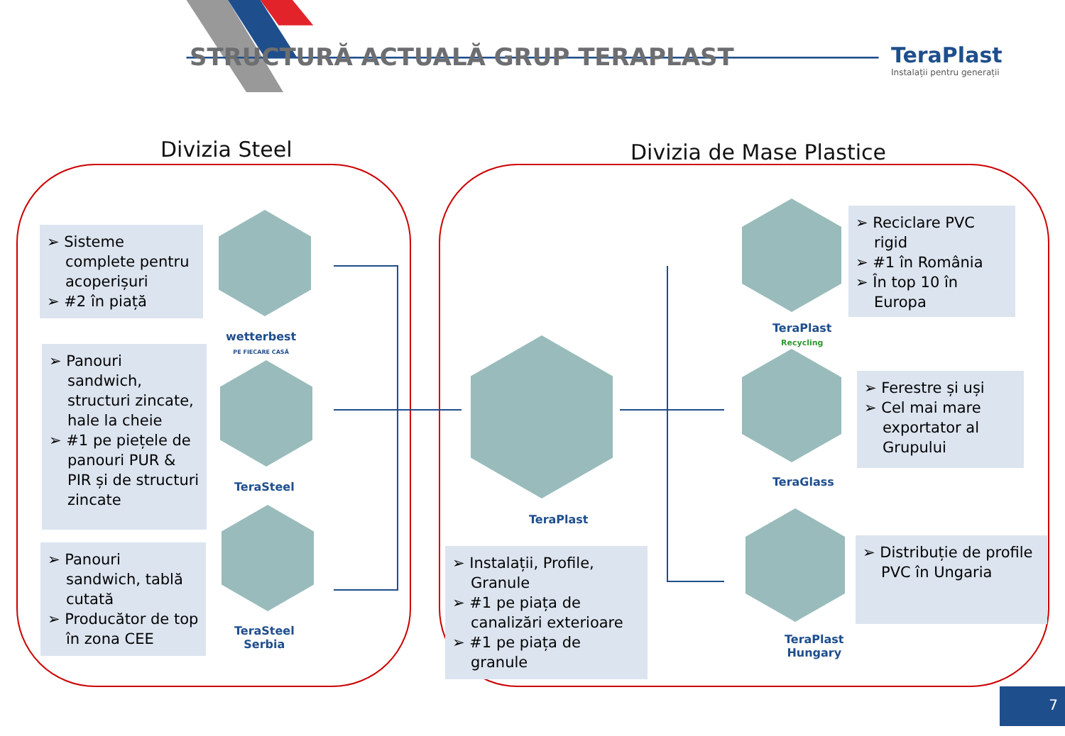STRUCTURĂ ACTUALĂ GRUP TERAPLAST
TeraPlast
Instalații pentru generații
Divizia Steel Divizia de Mase Plastice
➢ Sisteme complete pentru acoperișuri
➢ #2 în piață
➢ Panouri sandwich, structuri zincate, hale la cheie
➢ #1 pe piețele de panouri PUR & PIR și de structuri zincate
➢ Panouri sandwich, tablă cutată
➢ Producător de top în zona CEE
wetterbest
PE FIECARE CASĂ
TeraSteel
TeraSteel
Serbia
TeraPlast
➢ Instalații, Profile, Granule
➢ #1 pe piața de canalizări exterioare
➢ #1 pe piața de granule
TeraPlast
Recycling
➢ Reciclare PVC rigid
➢ #1 în România
➢ În top 10 în Europa
TeraGlass
➢ Ferestre și uși
➢ Cel mai mare exportator al Grupului
TeraPlast
Hungary
➢ Distribuție de profile PVC în Ungaria
7